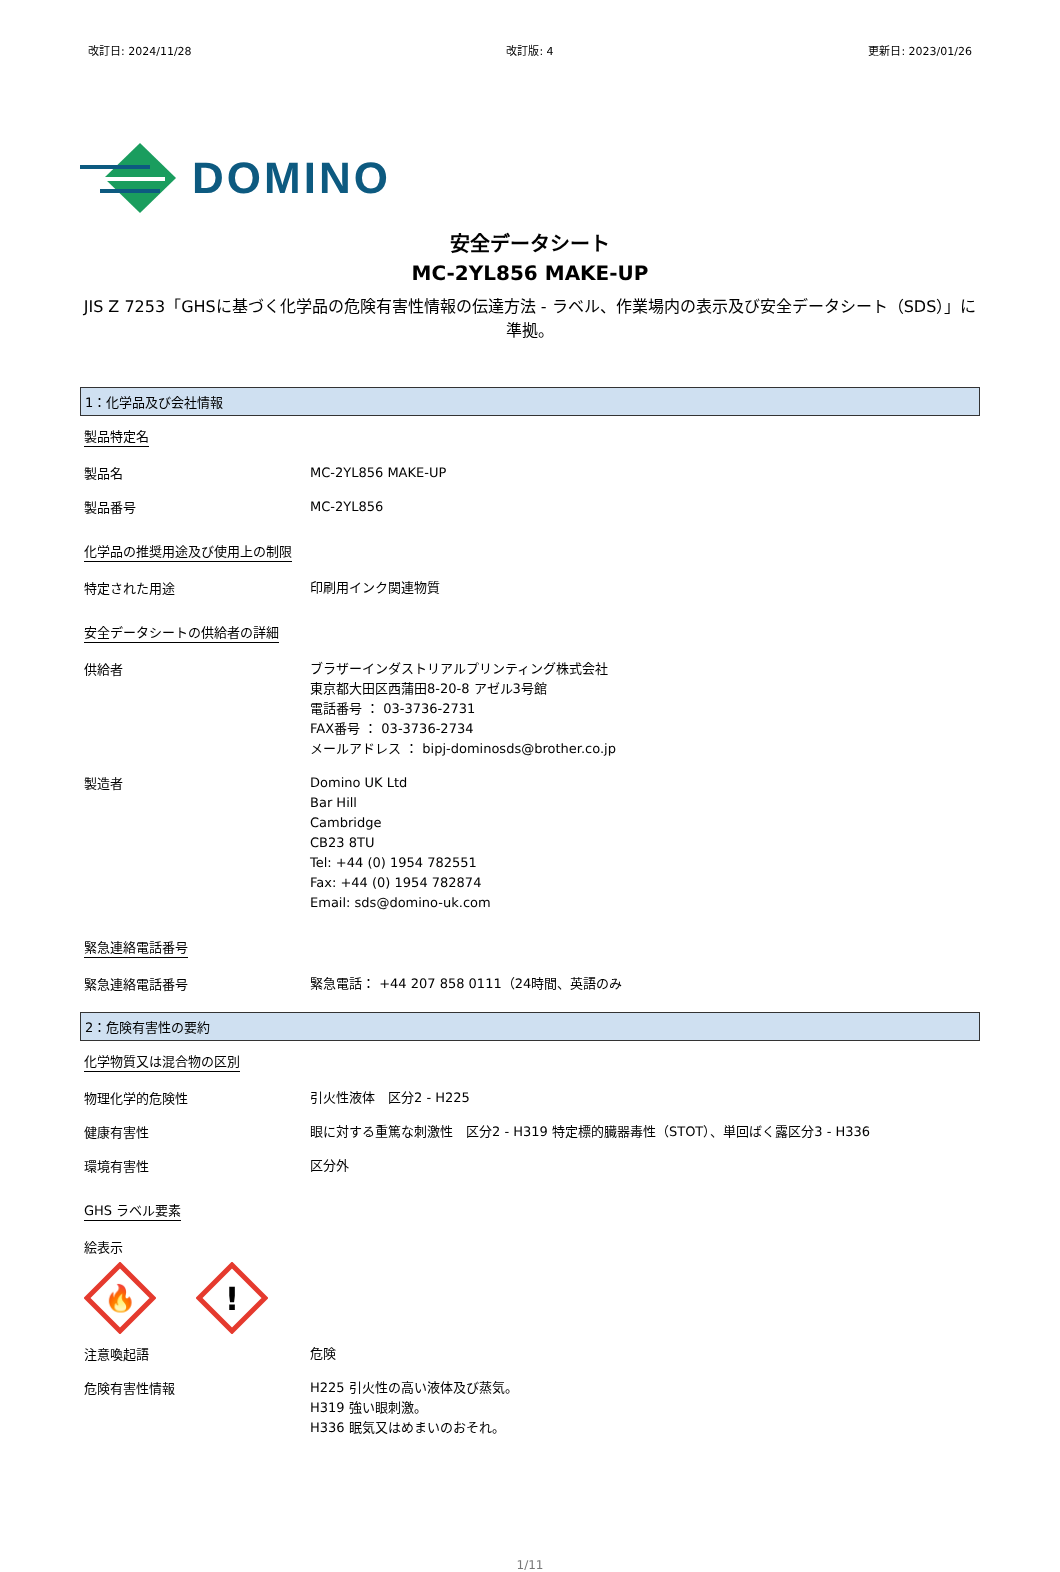改訂日: 2024/11/28 改訂版: 4 更新日: 2023/01/26
DOMINO
安全データシート
MC-2YL856 MAKE-UP
JIS Z 7253「GHSに基づく化学品の危険有害性情報の伝達方法 - ラベル、作業場内の表示及び安全データシート（SDS）」に準拠。
1：化学品及び会社情報
製品特定名
製品名
MC-2YL856 MAKE-UP
製品番号
MC-2YL856
化学品の推奨用途及び使用上の制限
特定された用途
印刷用インク関連物質
安全データシートの供給者の詳細
供給者
ブラザーインダストリアルプリンティング株式会社
東京都大田区西蒲田8-20-8 アゼル3号館
電話番号 ： 03-3736-2731
FAX番号 ： 03-3736-2734
メールアドレス ： bipj-dominosds@brother.co.jp
製造者
Domino UK Ltd
Bar Hill
Cambridge
CB23 8TU
Tel: +44 (0) 1954 782551
Fax: +44 (0) 1954 782874
Email: sds@domino-uk.com
緊急連絡電話番号
緊急連絡電話番号
緊急電話： +44 207 858 0111（24時間、英語のみ
2：危険有害性の要約
化学物質又は混合物の区別
物理化学的危険性
引火性液体　区分2 - H225
健康有害性
眼に対する重篤な刺激性　区分2 - H319 特定標的臓器毒性（STOT）、単回ばく露区分3 - H336
環境有害性
区分外
GHS ラベル要素
絵表示
🔥
!
注意喚起語
危険
危険有害性情報
H225 引火性の高い液体及び蒸気。
H319 強い眼刺激。
H336 眠気又はめまいのおそれ。
1/11